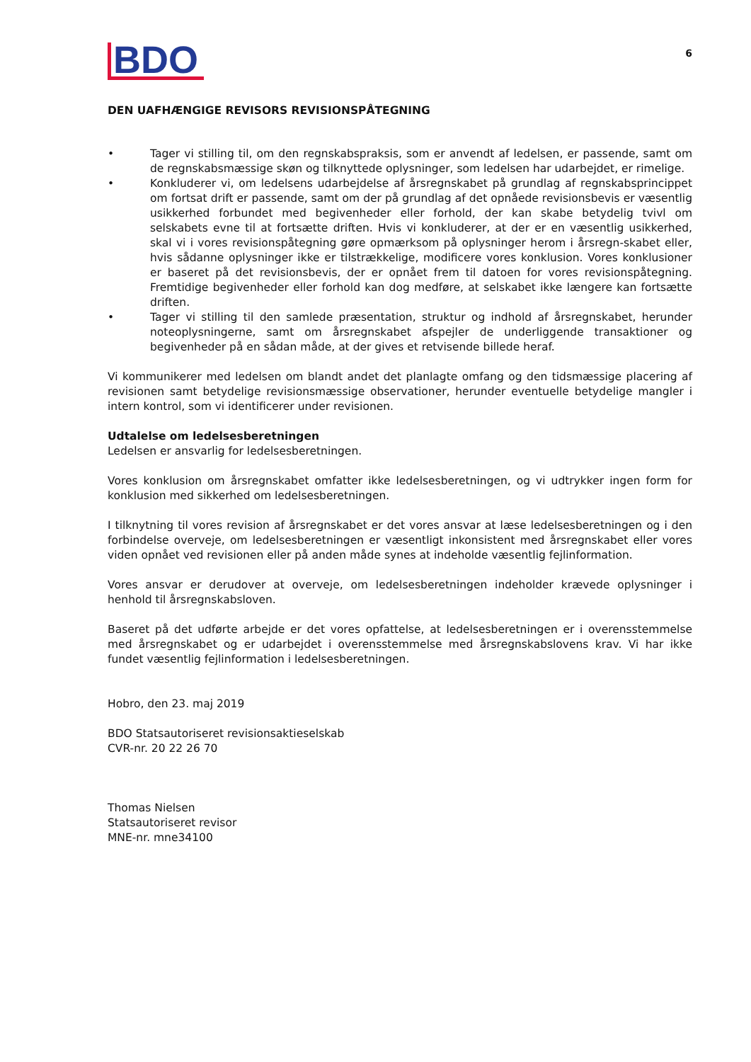BDO
6
DEN UAFHÆNGIGE REVISORS REVISIONSPÅTEGNING
• Tager vi stilling til, om den regnskabspraksis, som er anvendt af ledelsen, er passende, samt om de regnskabsmæssige skøn og tilknyttede oplysninger, som ledelsen har udarbejdet, er rimelige.
• Konkluderer vi, om ledelsens udarbejdelse af årsregnskabet på grundlag af regnskabsprincippet om fortsat drift er passende, samt om der på grundlag af det opnåede revisionsbevis er væsentlig usikkerhed forbundet med begivenheder eller forhold, der kan skabe betydelig tvivl om selskabets evne til at fortsætte driften. Hvis vi konkluderer, at der er en væsentlig usikkerhed, skal vi i vores revisionspåtegning gøre opmærksom på oplysninger herom i årsregn-skabet eller, hvis sådanne oplysninger ikke er tilstrækkelige, modificere vores konklusion. Vores konklusioner er baseret på det revisionsbevis, der er opnået frem til datoen for vores revisionspåtegning. Fremtidige begivenheder eller forhold kan dog medføre, at selskabet ikke længere kan fortsætte driften.
• Tager vi stilling til den samlede præsentation, struktur og indhold af årsregnskabet, herunder noteoplysningerne, samt om årsregnskabet afspejler de underliggende transaktioner og begivenheder på en sådan måde, at der gives et retvisende billede heraf.
Vi kommunikerer med ledelsen om blandt andet det planlagte omfang og den tidsmæssige placering af revisionen samt betydelige revisionsmæssige observationer, herunder eventuelle betydelige mangler i intern kontrol, som vi identificerer under revisionen.
Udtalelse om ledelsesberetningen
Ledelsen er ansvarlig for ledelsesberetningen.
Vores konklusion om årsregnskabet omfatter ikke ledelsesberetningen, og vi udtrykker ingen form for konklusion med sikkerhed om ledelsesberetningen.
I tilknytning til vores revision af årsregnskabet er det vores ansvar at læse ledelsesberetningen og i den forbindelse overveje, om ledelsesberetningen er væsentligt inkonsistent med årsregnskabet eller vores viden opnået ved revisionen eller på anden måde synes at indeholde væsentlig fejlinformation.
Vores ansvar er derudover at overveje, om ledelsesberetningen indeholder krævede oplysninger i henhold til årsregnskabsloven.
Baseret på det udførte arbejde er det vores opfattelse, at ledelsesberetningen er i overensstemmelse med årsregnskabet og er udarbejdet i overensstemmelse med årsregnskabslovens krav. Vi har ikke fundet væsentlig fejlinformation i ledelsesberetningen.
Hobro, den 23. maj 2019
BDO Statsautoriseret revisionsaktieselskab
CVR-nr. 20 22 26 70
Thomas Nielsen
Statsautoriseret revisor
MNE-nr. mne34100